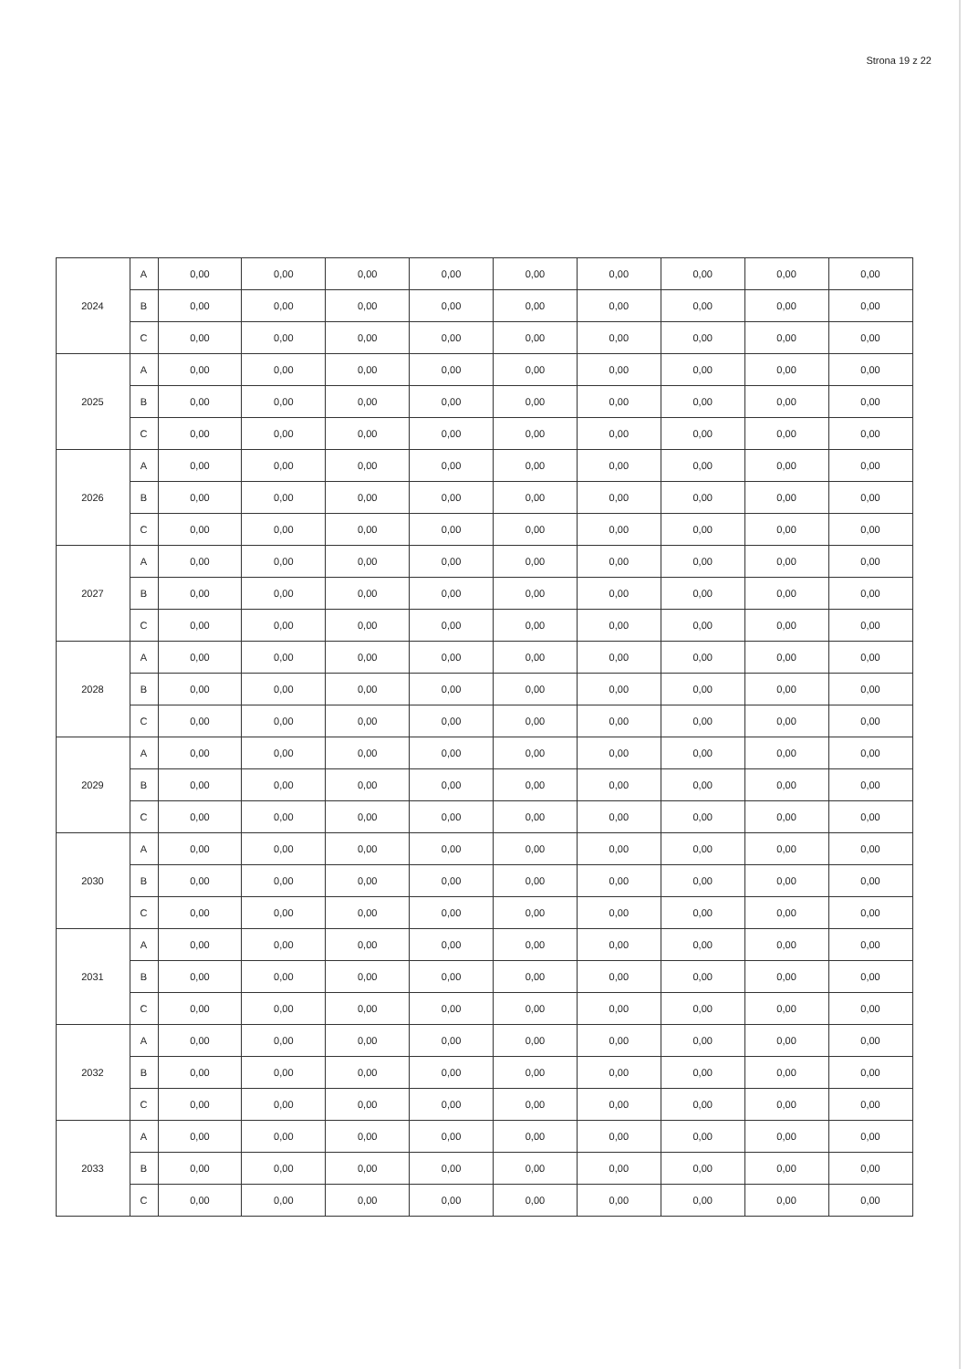Strona 19 z 22
| 2024 | A | 0,00 | 0,00 | 0,00 | 0,00 | 0,00 | 0,00 | 0,00 | 0,00 | 0,00 |
| | B | 0,00 | 0,00 | 0,00 | 0,00 | 0,00 | 0,00 | 0,00 | 0,00 | 0,00 |
| | C | 0,00 | 0,00 | 0,00 | 0,00 | 0,00 | 0,00 | 0,00 | 0,00 | 0,00 |
| 2025 | A | 0,00 | 0,00 | 0,00 | 0,00 | 0,00 | 0,00 | 0,00 | 0,00 | 0,00 |
| | B | 0,00 | 0,00 | 0,00 | 0,00 | 0,00 | 0,00 | 0,00 | 0,00 | 0,00 |
| | C | 0,00 | 0,00 | 0,00 | 0,00 | 0,00 | 0,00 | 0,00 | 0,00 | 0,00 |
| 2026 | A | 0,00 | 0,00 | 0,00 | 0,00 | 0,00 | 0,00 | 0,00 | 0,00 | 0,00 |
| | B | 0,00 | 0,00 | 0,00 | 0,00 | 0,00 | 0,00 | 0,00 | 0,00 | 0,00 |
| | C | 0,00 | 0,00 | 0,00 | 0,00 | 0,00 | 0,00 | 0,00 | 0,00 | 0,00 |
| 2027 | A | 0,00 | 0,00 | 0,00 | 0,00 | 0,00 | 0,00 | 0,00 | 0,00 | 0,00 |
| | B | 0,00 | 0,00 | 0,00 | 0,00 | 0,00 | 0,00 | 0,00 | 0,00 | 0,00 |
| | C | 0,00 | 0,00 | 0,00 | 0,00 | 0,00 | 0,00 | 0,00 | 0,00 | 0,00 |
| 2028 | A | 0,00 | 0,00 | 0,00 | 0,00 | 0,00 | 0,00 | 0,00 | 0,00 | 0,00 |
| | B | 0,00 | 0,00 | 0,00 | 0,00 | 0,00 | 0,00 | 0,00 | 0,00 | 0,00 |
| | C | 0,00 | 0,00 | 0,00 | 0,00 | 0,00 | 0,00 | 0,00 | 0,00 | 0,00 |
| 2029 | A | 0,00 | 0,00 | 0,00 | 0,00 | 0,00 | 0,00 | 0,00 | 0,00 | 0,00 |
| | B | 0,00 | 0,00 | 0,00 | 0,00 | 0,00 | 0,00 | 0,00 | 0,00 | 0,00 |
| | C | 0,00 | 0,00 | 0,00 | 0,00 | 0,00 | 0,00 | 0,00 | 0,00 | 0,00 |
| 2030 | A | 0,00 | 0,00 | 0,00 | 0,00 | 0,00 | 0,00 | 0,00 | 0,00 | 0,00 |
| | B | 0,00 | 0,00 | 0,00 | 0,00 | 0,00 | 0,00 | 0,00 | 0,00 | 0,00 |
| | C | 0,00 | 0,00 | 0,00 | 0,00 | 0,00 | 0,00 | 0,00 | 0,00 | 0,00 |
| 2031 | A | 0,00 | 0,00 | 0,00 | 0,00 | 0,00 | 0,00 | 0,00 | 0,00 | 0,00 |
| | B | 0,00 | 0,00 | 0,00 | 0,00 | 0,00 | 0,00 | 0,00 | 0,00 | 0,00 |
| | C | 0,00 | 0,00 | 0,00 | 0,00 | 0,00 | 0,00 | 0,00 | 0,00 | 0,00 |
| 2032 | A | 0,00 | 0,00 | 0,00 | 0,00 | 0,00 | 0,00 | 0,00 | 0,00 | 0,00 |
| | B | 0,00 | 0,00 | 0,00 | 0,00 | 0,00 | 0,00 | 0,00 | 0,00 | 0,00 |
| | C | 0,00 | 0,00 | 0,00 | 0,00 | 0,00 | 0,00 | 0,00 | 0,00 | 0,00 |
| 2033 | A | 0,00 | 0,00 | 0,00 | 0,00 | 0,00 | 0,00 | 0,00 | 0,00 | 0,00 |
| | B | 0,00 | 0,00 | 0,00 | 0,00 | 0,00 | 0,00 | 0,00 | 0,00 | 0,00 |
| | C | 0,00 | 0,00 | 0,00 | 0,00 | 0,00 | 0,00 | 0,00 | 0,00 | 0,00 |